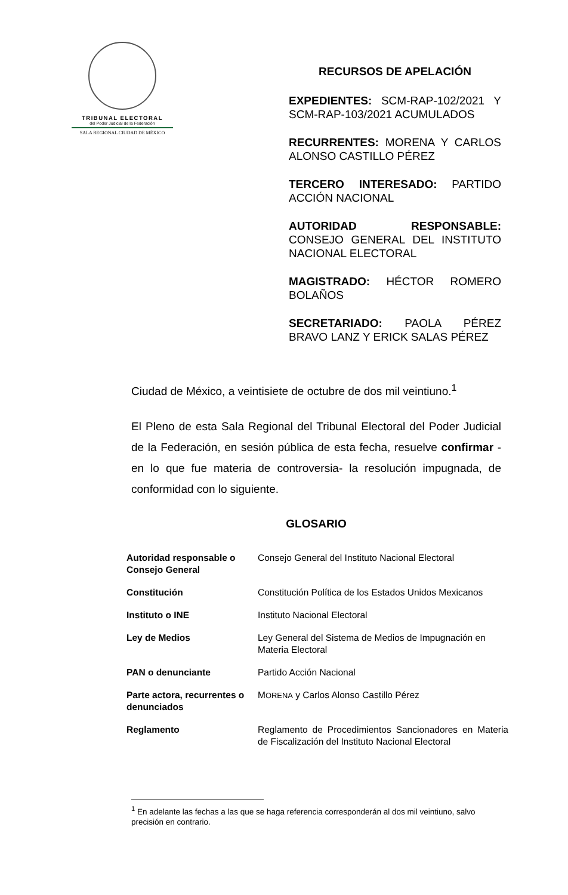TRIBUNAL ELECTORAL
del Poder Judicial de la Federación
SALA REGIONAL CIUDAD DE MÉXICO
RECURSOS DE APELACIÓN
EXPEDIENTES: SCM-RAP-102/2021 Y SCM-RAP-103/2021 ACUMULADOS
RECURRENTES: MORENA Y CARLOS ALONSO CASTILLO PÉREZ
TERCERO INTERESADO: PARTIDO ACCIÓN NACIONAL
AUTORIDAD RESPONSABLE: CONSEJO GENERAL DEL INSTITUTO NACIONAL ELECTORAL
MAGISTRADO: HÉCTOR ROMERO BOLAÑOS
SECRETARIADO: PAOLA PÉREZ BRAVO LANZ Y ERICK SALAS PÉREZ
Ciudad de México, a veintisiete de octubre de dos mil veintiuno.<sup>1</sup>
El Pleno de esta Sala Regional del Tribunal Electoral del Poder Judicial de la Federación, en sesión pública de esta fecha, resuelve confirmar -en lo que fue materia de controversia- la resolución impugnada, de conformidad con lo siguiente.
GLOSARIO
| Autoridad responsable o Consejo General | Consejo General del Instituto Nacional Electoral |
| Constitución | Constitución Política de los Estados Unidos Mexicanos |
| Instituto o INE | Instituto Nacional Electoral |
| Ley de Medios | Ley General del Sistema de Medios de Impugnación en Materia Electoral |
| PAN o denunciante | Partido Acción Nacional |
| Parte actora, recurrentes o denunciados | M ORENA y Carlos Alonso Castillo Pérez |
| Reglamento | Reglamento de Procedimientos Sancionadores en Materia de Fiscalización del Instituto Nacional Electoral |
<sup>1</sup> En adelante las fechas a las que se haga referencia corresponderán al dos mil veintiuno, salvo precisión en contrario.